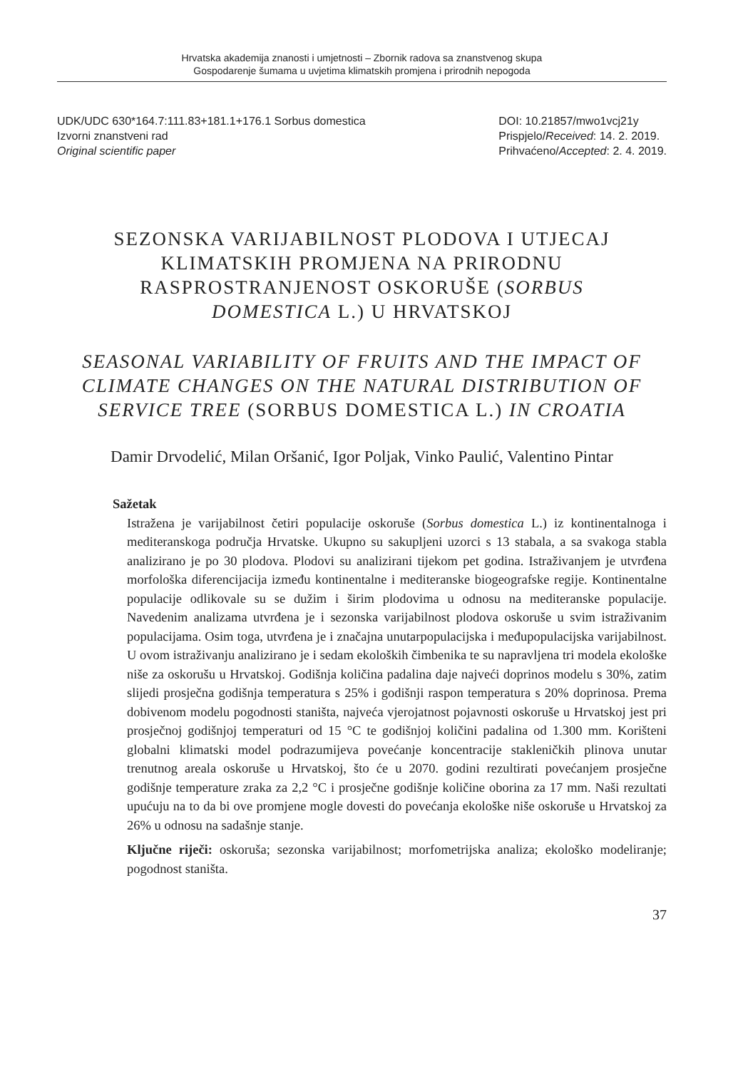Hrvatska akademija znanosti i umjetnosti – Zbornik radova sa znanstvenog skupa
Gospodarenje šumama u uvjetima klimatskih promjena i prirodnih nepogoda
UDK/UDC 630*164.7:111.83+181.1+176.1 Sorbus domestica
Izvorni znanstveni rad
Original scientific paper
DOI: 10.21857/mwo1vcj21y
Prispjelo/Received: 14. 2. 2019.
Prihvaćeno/Accepted: 2. 4. 2019.
SEZONSKA VARIJABILNOST PLODOVA I UTJECAJ KLIMATSKIH PROMJENA NA PRIRODNU RASPROSTRANJENOST OSKORUŠE (SORBUS DOMESTICA L.) U HRVATSKOJ
SEASONAL VARIABILITY OF FRUITS AND THE IMPACT OF CLIMATE CHANGES ON THE NATURAL DISTRIBUTION OF SERVICE TREE (SORBUS DOMESTICA L.) IN CROATIA
Damir Drvodelić, Milan Oršanić, Igor Poljak, Vinko Paulić, Valentino Pintar
Sažetak
Istražena je varijabilnost četiri populacije oskoruše (Sorbus domestica L.) iz kontinentalnoga i mediteranskoga područja Hrvatske. Ukupno su sakupljeni uzorci s 13 stabala, a sa svakoga stabla analizirano je po 30 plodova. Plodovi su analizirani tijekom pet godina. Istraživanjem je utvrđena morfološka diferencijacija između kontinentalne i mediteranske biogeografske regije. Kontinentalne populacije odlikovale su se dužim i širim plodovima u odnosu na mediteranske populacije. Navedenim analizama utvrđena je i sezonska varijabilnost plodova oskoruše u svim istraživanim populacijama. Osim toga, utvrđena je i značajna unutarpopulacijska i međupopulacijska varijabilnost. U ovom istraživanju analizirano je i sedam ekoloških čimbenika te su napravljena tri modela ekološke niše za oskorušu u Hrvatskoj. Godišnja količina padalina daje najveći doprinos modelu s 30%, zatim slijedi prosječna godišnja temperatura s 25% i godišnji raspon temperatura s 20% doprinosa. Prema dobivenom modelu pogodnosti staništa, najveća vjerojatnost pojavnosti oskoruše u Hrvatskoj jest pri prosječnoj godišnjoj temperaturi od 15 °C te godišnjoj količini padalina od 1.300 mm. Korišteni globalni klimatski model podrazumijeva povećanje koncentracije stakleničkih plinova unutar trenutnog areala oskoruše u Hrvatskoj, što će u 2070. godini rezultirati povećanjem prosječne godišnje temperature zraka za 2,2 °C i prosječne godišnje količine oborina za 17 mm. Naši rezultati upućuju na to da bi ove promjene mogle dovesti do povećanja ekološke niše oskoruše u Hrvatskoj za 26% u odnosu na sadašnje stanje.
Ključne riječi: oskoruša; sezonska varijabilnost; morfometrijska analiza; ekološko modeliranje; pogodnost staništa.
37